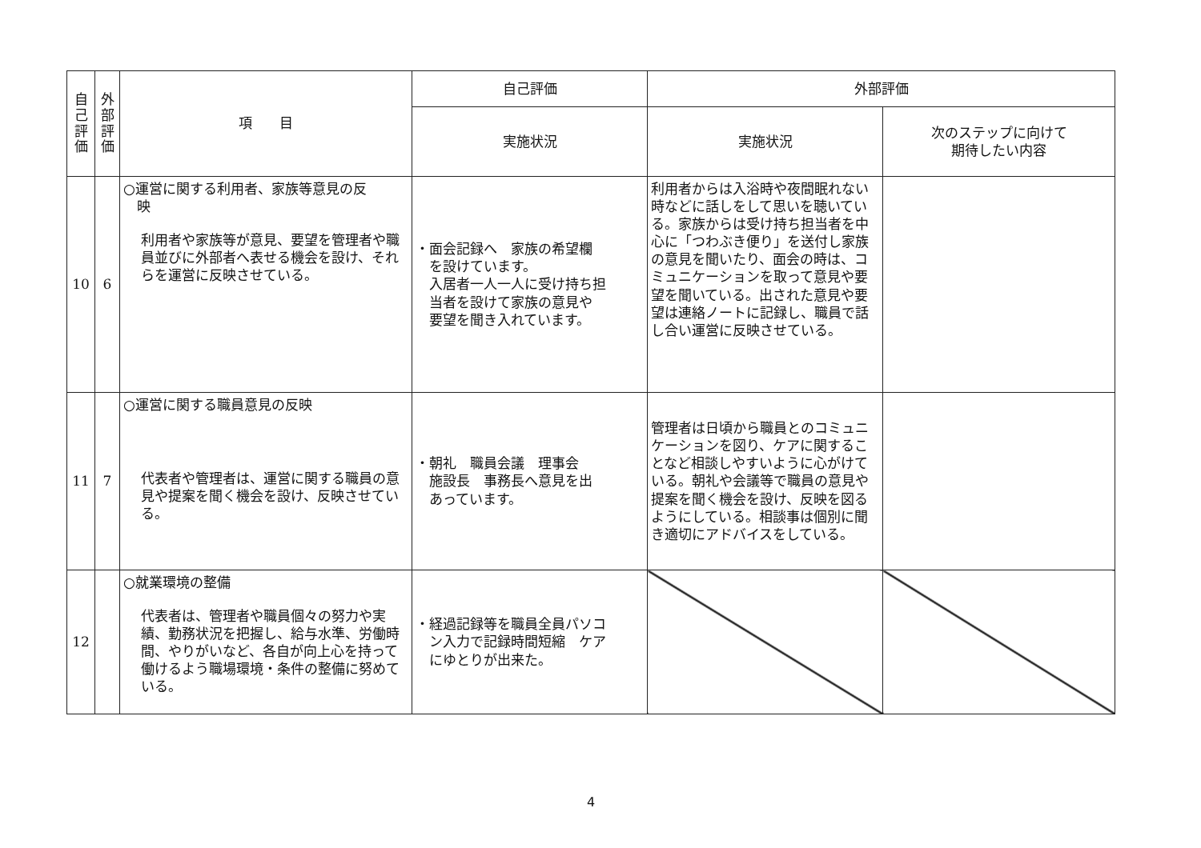| 自 己 評 価 | 外 部 評 価 | 項 目 | 自己評価 | 外部評価 | |
| --- | --- | --- | --- | --- | --- |
| | | | 実施状況 | 実施状況 | 次のステップに向けて 期待したい内容 |
| 10 | 6 | ○運営に関する利用者、家族等意見の反 映 利用者や家族等が意見、要望を管理者や職員並びに外部者へ表せる機会を設け、それらを運営に反映させている。 | ・面会記録へ 家族の希望欄 を設けています。 入居者一人一人に受け持ち担 当者を設けて家族の意見や 要望を聞き入れています。 | 利用者からは入浴時や夜間眠れない時などに話しをして思いを聴いている。家族からは受け持ち担当者を中心に「つわぶき便り」を送付し家族の意見を聞いたり、面会の時は、コミュニケーションを取って意見や要望を聞いている。出された意見や要望は連絡ノートに記録し、職員で話し合い運営に反映させている。 | |
| 11 | 7 | ○運営に関する職員意見の反映 代表者や管理者は、運営に関する職員の意見や提案を聞く機会を設け、反映させている。 | ・朝礼 職員会議 理事会 施設長 事務長へ意見を出 あっています。 | 管理者は日頃から職員とのコミュニケーションを図り、ケアに関することなど相談しやすいように心がけている。朝礼や会議等で職員の意見や提案を聞く機会を設け、反映を図るようにしている。相談事は個別に聞き適切にアドバイスをしている。 | |
| 12 | | ○就業環境の整備 代表者は、管理者や職員個々の努力や実績、勤務状況を把握し、給与水準、労働時間、やりがいなど、各自が向上心を持って働けるよう職場環境・条件の整備に努めている。 | ・経過記録等を職員全員パソコ ン入力で記録時間短縮 ケア にゆとりが出来た。 | | |
4